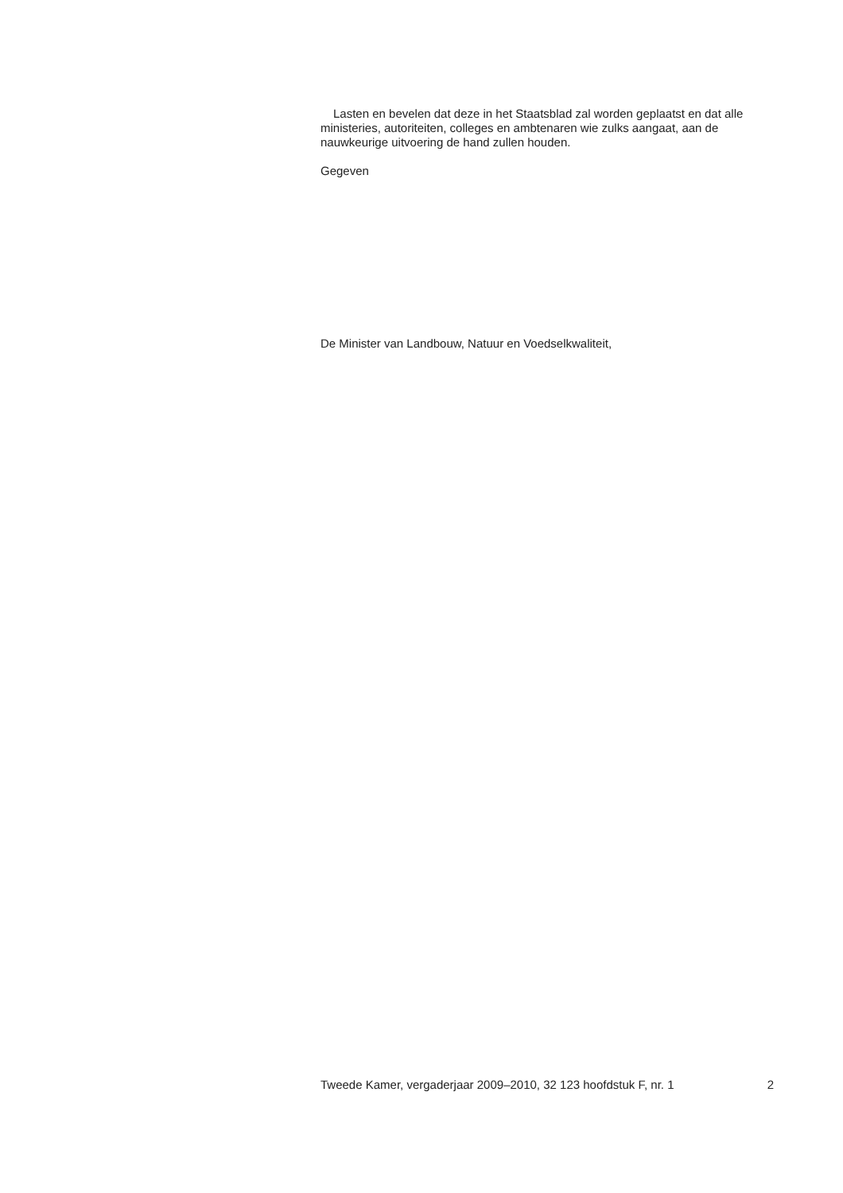Lasten en bevelen dat deze in het Staatsblad zal worden geplaatst en dat alle ministeries, autoriteiten, colleges en ambtenaren wie zulks aangaat, aan de nauwkeurige uitvoering de hand zullen houden.
Gegeven
De Minister van Landbouw, Natuur en Voedselkwaliteit,
Tweede Kamer, vergaderjaar 2009–2010, 32 123 hoofdstuk F, nr. 1 2